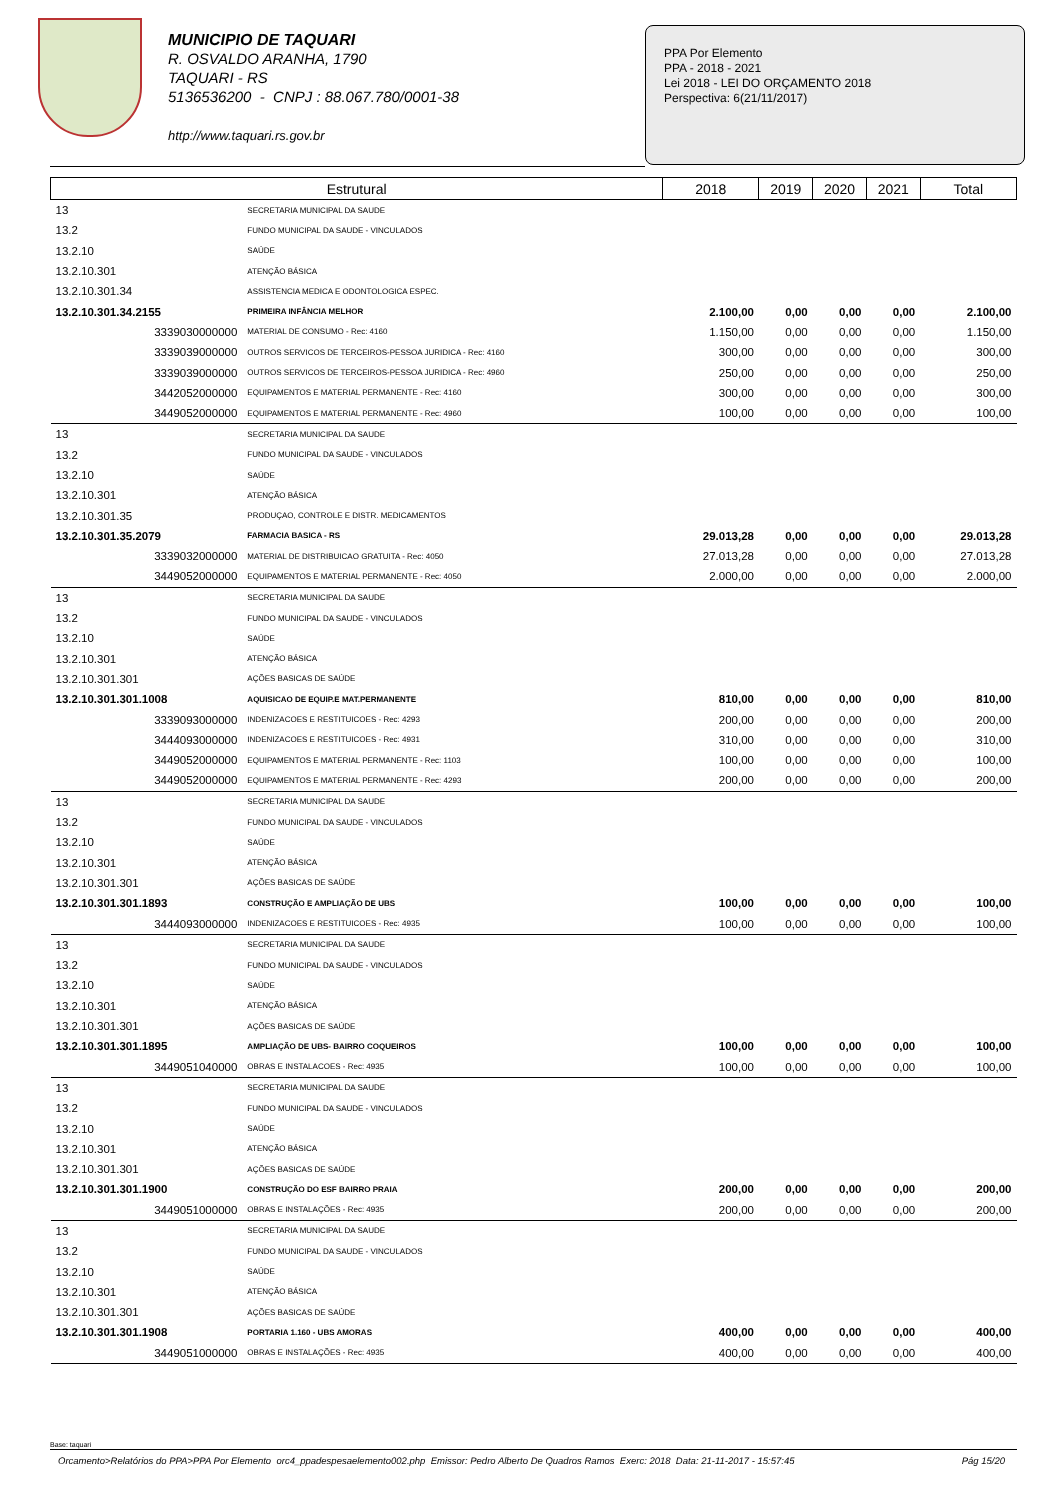MUNICIPIO DE TAQUARI
R. OSVALDO ARANHA, 1790
TAQUARI - RS
5136536200 - CNPJ : 88.067.780/0001-38
http://www.taquari.rs.gov.br
PPA Por Elemento
PPA - 2018 - 2021
Lei 2018 - LEI DO ORÇAMENTO 2018
Perspectiva: 6(21/11/2017)
| Estrutural | | 2018 | 2019 | 2020 | 2021 | Total |
| --- | --- | --- | --- | --- | --- | --- |
| 13 | SECRETARIA MUNICIPAL DA SAUDE | | | | | |
| 13.2 | FUNDO MUNICIPAL DA SAUDE - VINCULADOS | | | | | |
| 13.2.10 | SAÚDE | | | | | |
| 13.2.10.301 | ATENÇÃO BÁSICA | | | | | |
| 13.2.10.301.34 | ASSISTENCIA MEDICA E ODONTOLOGICA ESPEC. | | | | | |
| 13.2.10.301.34.2155 | PRIMEIRA INFÂNCIA MELHOR | 2.100,00 | 0,00 | 0,00 | 0,00 | 2.100,00 |
| 3339030000000 | MATERIAL DE CONSUMO - Rec: 4160 | 1.150,00 | 0,00 | 0,00 | 0,00 | 1.150,00 |
| 3339039000000 | OUTROS SERVICOS DE TERCEIROS-PESSOA JURIDICA - Rec: 4160 | 300,00 | 0,00 | 0,00 | 0,00 | 300,00 |
| 3339039000000 | OUTROS SERVICOS DE TERCEIROS-PESSOA JURIDICA - Rec: 4960 | 250,00 | 0,00 | 0,00 | 0,00 | 250,00 |
| 3442052000000 | EQUIPAMENTOS E MATERIAL PERMANENTE - Rec: 4160 | 300,00 | 0,00 | 0,00 | 0,00 | 300,00 |
| 3449052000000 | EQUIPAMENTOS E MATERIAL PERMANENTE - Rec: 4960 | 100,00 | 0,00 | 0,00 | 0,00 | 100,00 |
| 13 | SECRETARIA MUNICIPAL DA SAUDE | | | | | |
| 13.2 | FUNDO MUNICIPAL DA SAUDE - VINCULADOS | | | | | |
| 13.2.10 | SAÚDE | | | | | |
| 13.2.10.301 | ATENÇÃO BÁSICA | | | | | |
| 13.2.10.301.35 | PRODUÇAO, CONTROLE E DISTR. MEDICAMENTOS | | | | | |
| 13.2.10.301.35.2079 | FARMACIA BASICA - RS | 29.013,28 | 0,00 | 0,00 | 0,00 | 29.013,28 |
| 3339032000000 | MATERIAL DE DISTRIBUICAO GRATUITA - Rec: 4050 | 27.013,28 | 0,00 | 0,00 | 0,00 | 27.013,28 |
| 3449052000000 | EQUIPAMENTOS E MATERIAL PERMANENTE - Rec: 4050 | 2.000,00 | 0,00 | 0,00 | 0,00 | 2.000,00 |
| 13 | SECRETARIA MUNICIPAL DA SAUDE | | | | | |
| 13.2 | FUNDO MUNICIPAL DA SAUDE - VINCULADOS | | | | | |
| 13.2.10 | SAÚDE | | | | | |
| 13.2.10.301 | ATENÇÃO BÁSICA | | | | | |
| 13.2.10.301.301 | AÇÕES BASICAS DE SAÚDE | | | | | |
| 13.2.10.301.301.1008 | AQUISICAO DE EQUIP.E MAT.PERMANENTE | 810,00 | 0,00 | 0,00 | 0,00 | 810,00 |
| 3339093000000 | INDENIZACOES E RESTITUICOES - Rec: 4293 | 200,00 | 0,00 | 0,00 | 0,00 | 200,00 |
| 3444093000000 | INDENIZACOES E RESTITUICOES - Rec: 4931 | 310,00 | 0,00 | 0,00 | 0,00 | 310,00 |
| 3449052000000 | EQUIPAMENTOS E MATERIAL PERMANENTE - Rec: 1103 | 100,00 | 0,00 | 0,00 | 0,00 | 100,00 |
| 3449052000000 | EQUIPAMENTOS E MATERIAL PERMANENTE - Rec: 4293 | 200,00 | 0,00 | 0,00 | 0,00 | 200,00 |
| 13 | SECRETARIA MUNICIPAL DA SAUDE | | | | | |
| 13.2 | FUNDO MUNICIPAL DA SAUDE - VINCULADOS | | | | | |
| 13.2.10 | SAÚDE | | | | | |
| 13.2.10.301 | ATENÇÃO BÁSICA | | | | | |
| 13.2.10.301.301 | AÇÕES BASICAS DE SAÚDE | | | | | |
| 13.2.10.301.301.1893 | CONSTRUÇÃO E AMPLIAÇÃO DE UBS | 100,00 | 0,00 | 0,00 | 0,00 | 100,00 |
| 3444093000000 | INDENIZACOES E RESTITUICOES - Rec: 4935 | 100,00 | 0,00 | 0,00 | 0,00 | 100,00 |
| 13 | SECRETARIA MUNICIPAL DA SAUDE | | | | | |
| 13.2 | FUNDO MUNICIPAL DA SAUDE - VINCULADOS | | | | | |
| 13.2.10 | SAÚDE | | | | | |
| 13.2.10.301 | ATENÇÃO BÁSICA | | | | | |
| 13.2.10.301.301 | AÇÕES BASICAS DE SAÚDE | | | | | |
| 13.2.10.301.301.1895 | AMPLIAÇÃO DE UBS- BAIRRO COQUEIROS | 100,00 | 0,00 | 0,00 | 0,00 | 100,00 |
| 3449051040000 | OBRAS E INSTALACOES - Rec: 4935 | 100,00 | 0,00 | 0,00 | 0,00 | 100,00 |
| 13 | SECRETARIA MUNICIPAL DA SAUDE | | | | | |
| 13.2 | FUNDO MUNICIPAL DA SAUDE - VINCULADOS | | | | | |
| 13.2.10 | SAÚDE | | | | | |
| 13.2.10.301 | ATENÇÃO BÁSICA | | | | | |
| 13.2.10.301.301 | AÇÕES BASICAS DE SAÚDE | | | | | |
| 13.2.10.301.301.1900 | CONSTRUÇÃO DO ESF BAIRRO PRAIA | 200,00 | 0,00 | 0,00 | 0,00 | 200,00 |
| 3449051000000 | OBRAS E INSTALAÇÕES - Rec: 4935 | 200,00 | 0,00 | 0,00 | 0,00 | 200,00 |
| 13 | SECRETARIA MUNICIPAL DA SAUDE | | | | | |
| 13.2 | FUNDO MUNICIPAL DA SAUDE - VINCULADOS | | | | | |
| 13.2.10 | SAÚDE | | | | | |
| 13.2.10.301 | ATENÇÃO BÁSICA | | | | | |
| 13.2.10.301.301 | AÇÕES BASICAS DE SAÚDE | | | | | |
| 13.2.10.301.301.1908 | PORTARIA 1.160 - UBS AMORAS | 400,00 | 0,00 | 0,00 | 0,00 | 400,00 |
| 3449051000000 | OBRAS E INSTALAÇÕES - Rec: 4935 | 400,00 | 0,00 | 0,00 | 0,00 | 400,00 |
Base: taquari
Orcamento>Relatórios do PPA>PPA Por Elemento orc4_ppadespesaelemento002.php Emissor: Pedro Alberto De Quadros Ramos Exerc: 2018 Data: 21-11-2017 - 15:57:45 Pág 15/20